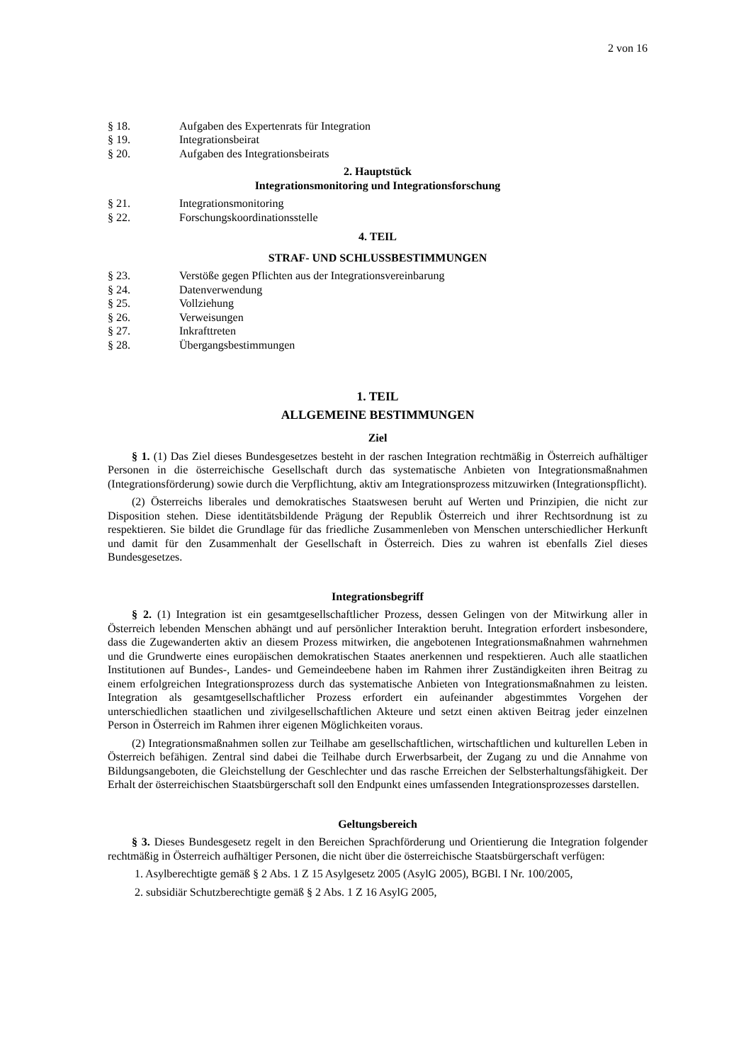2 von 16
§ 18. Aufgaben des Expertenrats für Integration
§ 19. Integrationsbeirat
§ 20. Aufgaben des Integrationsbeirats
2. Hauptstück
Integrationsmonitoring und Integrationsforschung
§ 21. Integrationsmonitoring
§ 22. Forschungskoordinationsstelle
4. TEIL
STRAF- UND SCHLUSSBESTIMMUNGEN
§ 23. Verstöße gegen Pflichten aus der Integrationsvereinbarung
§ 24. Datenverwendung
§ 25. Vollziehung
§ 26. Verweisungen
§ 27. Inkrafttreten
§ 28. Übergangsbestimmungen
1. TEIL
ALLGEMEINE BESTIMMUNGEN
Ziel
§ 1. (1) Das Ziel dieses Bundesgesetzes besteht in der raschen Integration rechtmäßig in Österreich aufhältiger Personen in die österreichische Gesellschaft durch das systematische Anbieten von Integrationsmaßnahmen (Integrationsförderung) sowie durch die Verpflichtung, aktiv am Integrationsprozess mitzuwirken (Integrationspflicht).
(2) Österreichs liberales und demokratisches Staatswesen beruht auf Werten und Prinzipien, die nicht zur Disposition stehen. Diese identitätsbildende Prägung der Republik Österreich und ihrer Rechtsordnung ist zu respektieren. Sie bildet die Grundlage für das friedliche Zusammenleben von Menschen unterschiedlicher Herkunft und damit für den Zusammenhalt der Gesellschaft in Österreich. Dies zu wahren ist ebenfalls Ziel dieses Bundesgesetzes.
Integrationsbegriff
§ 2. (1) Integration ist ein gesamtgesellschaftlicher Prozess, dessen Gelingen von der Mitwirkung aller in Österreich lebenden Menschen abhängt und auf persönlicher Interaktion beruht. Integration erfordert insbesondere, dass die Zugewanderten aktiv an diesem Prozess mitwirken, die angebotenen Integrationsmaßnahmen wahrnehmen und die Grundwerte eines europäischen demokratischen Staates anerkennen und respektieren. Auch alle staatlichen Institutionen auf Bundes-, Landes- und Gemeindeebene haben im Rahmen ihrer Zuständigkeiten ihren Beitrag zu einem erfolgreichen Integrationsprozess durch das systematische Anbieten von Integrationsmaßnahmen zu leisten. Integration als gesamtgesellschaftlicher Prozess erfordert ein aufeinander abgestimmtes Vorgehen der unterschiedlichen staatlichen und zivilgesellschaftlichen Akteure und setzt einen aktiven Beitrag jeder einzelnen Person in Österreich im Rahmen ihrer eigenen Möglichkeiten voraus.
(2) Integrationsmaßnahmen sollen zur Teilhabe am gesellschaftlichen, wirtschaftlichen und kulturellen Leben in Österreich befähigen. Zentral sind dabei die Teilhabe durch Erwerbsarbeit, der Zugang zu und die Annahme von Bildungsangeboten, die Gleichstellung der Geschlechter und das rasche Erreichen der Selbsterhaltungsfähigkeit. Der Erhalt der österreichischen Staatsbürgerschaft soll den Endpunkt eines umfassenden Integrationsprozesses darstellen.
Geltungsbereich
§ 3. Dieses Bundesgesetz regelt in den Bereichen Sprachförderung und Orientierung die Integration folgender rechtmäßig in Österreich aufhältiger Personen, die nicht über die österreichische Staatsbürgerschaft verfügen:
1. Asylberechtigte gemäß § 2 Abs. 1 Z 15 Asylgesetz 2005 (AsylG 2005), BGBl. I Nr. 100/2005,
2. subsidiär Schutzberechtigte gemäß § 2 Abs. 1 Z 16 AsylG 2005,